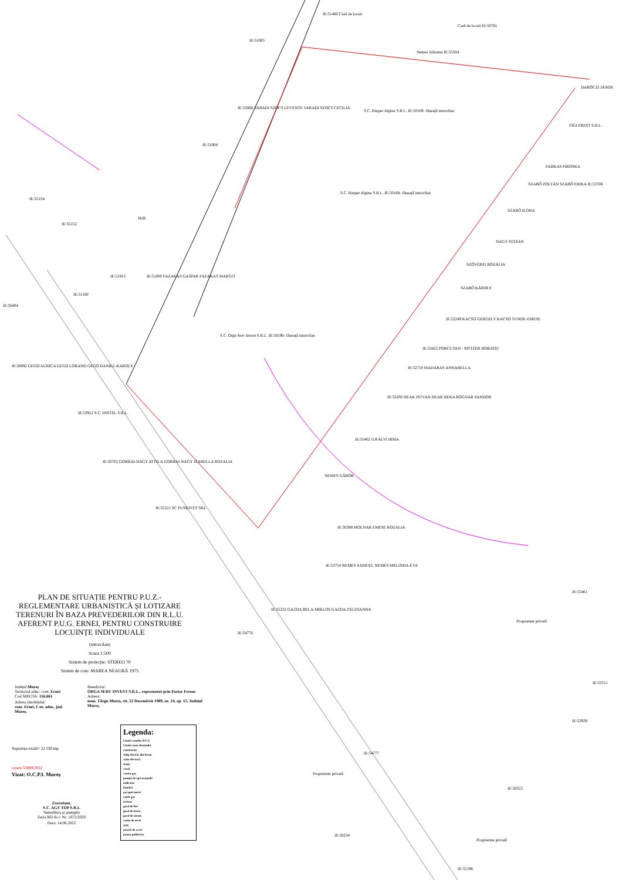IE:51480 Casă de locuit
Casă de locuit IE:50781
IE:51005
Nemes Julianna IE:55504
DARÓCZI JÁNOS
S.C. Harper Alpine S.R.L. IE:50169- fâneață intravilan
FIGI PREST S.R.L.
IE:52068 VARADI SZOCS LEVENTE VARADI SZOCS CECILIA
IE:51004
FARKAS PIROSKA
S.C. Harper Alpine S.R.L. IE:50168- fâneață intravilan
SZABÓ ZOLTÁN SZABÓ ERIKA IE:53708
IE:55154
IE:55152
Hală
SZABÓ ILONA
NAGY STEFAN
SZÖVÉRFI ROZÁLIA
SZABÓ KÁROLY
IE:51000 FAZAKAS GASPAR FAZAKAS MARGIT
IE:51915
IE:51180
IE:50404
IE:52249 KACSO GERGELY KACSO TUNDE-EMESE
S.C. Orga Serv Invest S.R.L. IE:50196- fâneață intravilan
IE:53422 PORCUTAN - SPITZER HORATIU
IE:50092 GEGO AURICA GEGO LORAND GEGO DANIEL-KAROLY
IE:52710 MADARAS ANNABELLA
IE:55430 DEAK ISTVAN DEAK REKA BOGNAR SANDOR
IE:53912 S.C. INSTEL S.R.L.
IE:55462 UJFALVI IRMA
IE:50702 GORBAI-NAGY ATTILA GORBAI-NAGY IZABELLA ROZALIA
NEMES GÁBOR
IE:55221 SC PUSKIVET SRL
IE:50388 MOLNAR EMESE ROZALIA
IE:53754 NEMES SAMUEL NEMES MELINDA-EVA
IE:55222 GAZDA BELA-MIKLOS GAZDA ZSUZSANNA
IE:54776
IE:55461
Proprietate privată
IE:52511
IE:52939
IE:54777
Proprietate privată
IE:50555
IE:50234
Proprietate privată
IE:55196
PLAN DE SITUAȚIE PENTRU P.U.Z.- REGLEMENTARE URBANISTICĂ ȘI LOTIZARE TERENURI ÎN BAZA PREVEDERILOR DIN R.L.U. AFERENT P.U.G. ERNEI, PENTRU CONSTRUIRE LOCUINȚE INDIVIDUALE
(intravilan)
Scara 1:500
Sistem de proiecție: STEREO 70
Sistem de cote: MAREA NEAGRĂ 1975
Județul Mureș
Teritoriul adm.: com. Ernei
Cod SIRUTA: 116.661
Adresa imobilului:
com. Ernei, f. nr. adm., jud. Mureș.
Beneficiar:
ORGA SERV INVEST S.R.L., reprezentat prin Pastor Ferenc
Adresa:
mun. Târgu Mureș, str. 22 Decembrie 1989, nr. 24, ap. 15, Județul Mureș.
Suprafața totală= 22.530 mp
cerere 53889/2022
Vizat: O.C.P.I. Mureș
Executant,
S.C. AGY TOP S.R.L
Semnătura și ștampila
Seria RO-B-J, Nr. 1872/2020
Data: 14.06.2022
Legenda:
Limita zonelor P.U.Z.
Limita zona drumului
construcții
stâlp electric din beton
cutie electrică
stație
canal
contor gaz
pompă de apă manuală
indicator
fântână
parapet metal
rețele gaz
trotuar
gard de fier
gard de beton
gard de sârmă
curbe de nivel
șanț
poartă de acces
panou publicitar